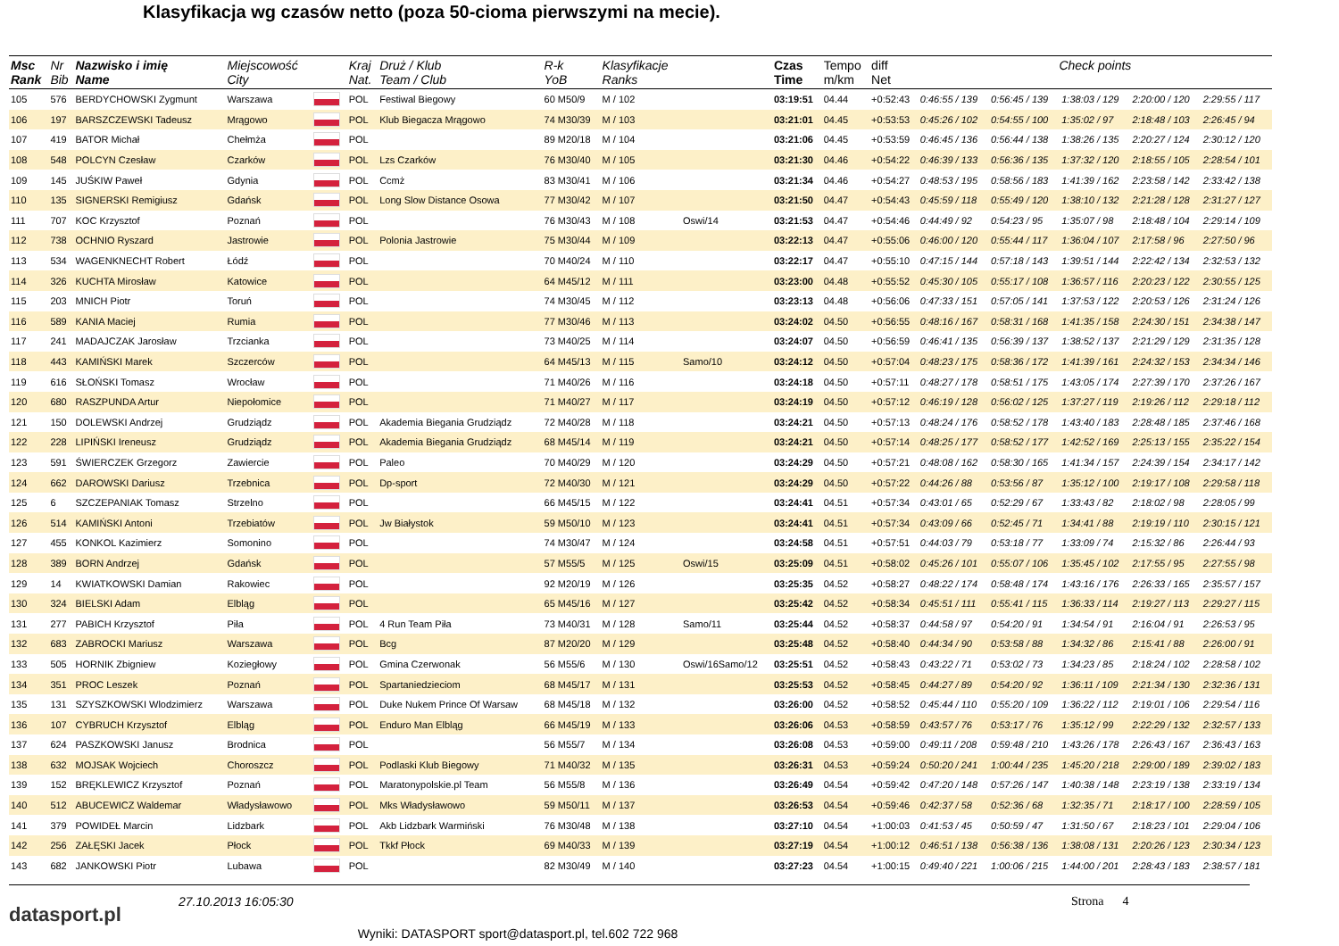Klasyfikacja wg czasów netto (poza 50-cioma pierwszymi na mecie).
| Msc Rank | Nr Bib | Nazwisko i imię Name | Miejscowość City | | Kraj Nat. | Druż / Klub Team / Club | R-k YoB | Klasyfikacje Ranks | | Czas Time | Tempo m/km | diff Net | Check points | | | | |
| --- | --- | --- | --- | --- | --- | --- | --- | --- | --- | --- | --- | --- | --- | --- | --- | --- | --- |
| 105 | 576 | BERDYCHOWSKI Zygmunt | Warszawa | | POL | Festiwal Biegowy | 60 M50/9 | M / 102 | | 03:19:51 | 04.44 | +0:52:43 | 0:46:55 / 139 | 0:56:45 / 139 | 1:38:03 / 129 | 2:20:00 / 120 | 2:29:55 / 117 |
| 106 | 197 | BARSZCZEWSKI Tadeusz | Mrągowo | | POL | Klub Biegacza Mrągowo | 74 M30/39 | M / 103 | | 03:21:01 | 04.45 | +0:53:53 | 0:45:26 / 102 | 0:54:55 / 100 | 1:35:02 / 97 | 2:18:48 / 103 | 2:26:45 / 94 |
| 107 | 419 | BATOR Michał | Chełmża | | POL | | 89 M20/18 | M / 104 | | 03:21:06 | 04.45 | +0:53:59 | 0:46:45 / 136 | 0:56:44 / 138 | 1:38:26 / 135 | 2:20:27 / 124 | 2:30:12 / 120 |
| 108 | 548 | POLCYN Czesław | Czarków | | POL | Lzs Czarków | 76 M30/40 | M / 105 | | 03:21:30 | 04.46 | +0:54:22 | 0:46:39 / 133 | 0:56:36 / 135 | 1:37:32 / 120 | 2:18:55 / 105 | 2:28:54 / 101 |
| 109 | 145 | JUŚKIW Paweł | Gdynia | | POL | Ccmż | 83 M30/41 | M / 106 | | 03:21:34 | 04.46 | +0:54:27 | 0:48:53 / 195 | 0:58:56 / 183 | 1:41:39 / 162 | 2:23:58 / 142 | 2:33:42 / 138 |
| 110 | 135 | SIGNERSKI Remigiusz | Gdańsk | | POL | Long Slow Distance Osowa | 77 M30/42 | M / 107 | | 03:21:50 | 04.47 | +0:54:43 | 0:45:59 / 118 | 0:55:49 / 120 | 1:38:10 / 132 | 2:21:28 / 128 | 2:31:27 / 127 |
| 111 | 707 | KOC Krzysztof | Poznań | | POL | | 76 M30/43 | M / 108 | Oswi/14 | 03:21:53 | 04.47 | +0:54:46 | 0:44:49 / 92 | 0:54:23 / 95 | 1:35:07 / 98 | 2:18:48 / 104 | 2:29:14 / 109 |
| 112 | 738 | OCHNIO Ryszard | Jastrowie | | POL | Polonia Jastrowie | 75 M30/44 | M / 109 | | 03:22:13 | 04.47 | +0:55:06 | 0:46:00 / 120 | 0:55:44 / 117 | 1:36:04 / 107 | 2:17:58 / 96 | 2:27:50 / 96 |
| 113 | 534 | WAGENKNECHT Robert | Łódź | | POL | | 70 M40/24 | M / 110 | | 03:22:17 | 04.47 | +0:55:10 | 0:47:15 / 144 | 0:57:18 / 143 | 1:39:51 / 144 | 2:22:42 / 134 | 2:32:53 / 132 |
| 114 | 326 | KUCHTA Mirosław | Katowice | | POL | | 64 M45/12 | M / 111 | | 03:23:00 | 04.48 | +0:55:52 | 0:45:30 / 105 | 0:55:17 / 108 | 1:36:57 / 116 | 2:20:23 / 122 | 2:30:55 / 125 |
| 115 | 203 | MNICH Piotr | Toruń | | POL | | 74 M30/45 | M / 112 | | 03:23:13 | 04.48 | +0:56:06 | 0:47:33 / 151 | 0:57:05 / 141 | 1:37:53 / 122 | 2:20:53 / 126 | 2:31:24 / 126 |
| 116 | 589 | KANIA Maciej | Rumia | | POL | | 77 M30/46 | M / 113 | | 03:24:02 | 04.50 | +0:56:55 | 0:48:16 / 167 | 0:58:31 / 168 | 1:41:35 / 158 | 2:24:30 / 151 | 2:34:38 / 147 |
| 117 | 241 | MADAJCZAK Jarosław | Trzcianka | | POL | | 73 M40/25 | M / 114 | | 03:24:07 | 04.50 | +0:56:59 | 0:46:41 / 135 | 0:56:39 / 137 | 1:38:52 / 137 | 2:21:29 / 129 | 2:31:35 / 128 |
| 118 | 443 | KAMIŃSKI Marek | Szczerców | | POL | | 64 M45/13 | M / 115 | Samo/10 | 03:24:12 | 04.50 | +0:57:04 | 0:48:23 / 175 | 0:58:36 / 172 | 1:41:39 / 161 | 2:24:32 / 153 | 2:34:34 / 146 |
| 119 | 616 | SŁOŃSKI Tomasz | Wrocław | | POL | | 71 M40/26 | M / 116 | | 03:24:18 | 04.50 | +0:57:11 | 0:48:27 / 178 | 0:58:51 / 175 | 1:43:05 / 174 | 2:27:39 / 170 | 2:37:26 / 167 |
| 120 | 680 | RASZPUNDA Artur | Niepołomice | | POL | | 71 M40/27 | M / 117 | | 03:24:19 | 04.50 | +0:57:12 | 0:46:19 / 128 | 0:56:02 / 125 | 1:37:27 / 119 | 2:19:26 / 112 | 2:29:18 / 112 |
| 121 | 150 | DOLEWSKI Andrzej | Grudziądz | | POL | Akademia Biegania Grudziądz | 72 M40/28 | M / 118 | | 03:24:21 | 04.50 | +0:57:13 | 0:48:24 / 176 | 0:58:52 / 178 | 1:43:40 / 183 | 2:28:48 / 185 | 2:37:46 / 168 |
| 122 | 228 | LIPIŃSKI Ireneusz | Grudziądz | | POL | Akademia Biegania Grudziądz | 68 M45/14 | M / 119 | | 03:24:21 | 04.50 | +0:57:14 | 0:48:25 / 177 | 0:58:52 / 177 | 1:42:52 / 169 | 2:25:13 / 155 | 2:35:22 / 154 |
| 123 | 591 | ŚWIERCZEK Grzegorz | Zawiercie | | POL | Paleo | 70 M40/29 | M / 120 | | 03:24:29 | 04.50 | +0:57:21 | 0:48:08 / 162 | 0:58:30 / 165 | 1:41:34 / 157 | 2:24:39 / 154 | 2:34:17 / 142 |
| 124 | 662 | DAROWSKI Dariusz | Trzebnica | | POL | Dp-sport | 72 M40/30 | M / 121 | | 03:24:29 | 04.50 | +0:57:22 | 0:44:26 / 88 | 0:53:56 / 87 | 1:35:12 / 100 | 2:19:17 / 108 | 2:29:58 / 118 |
| 125 | 6 | SZCZEPANIAK Tomasz | Strzelno | | POL | | 66 M45/15 | M / 122 | | 03:24:41 | 04.51 | +0:57:34 | 0:43:01 / 65 | 0:52:29 / 67 | 1:33:43 / 82 | 2:18:02 / 98 | 2:28:05 / 99 |
| 126 | 514 | KAMIŃSKI Antoni | Trzebiatów | | POL | Jw Białystok | 59 M50/10 | M / 123 | | 03:24:41 | 04.51 | +0:57:34 | 0:43:09 / 66 | 0:52:45 / 71 | 1:34:41 / 88 | 2:19:19 / 110 | 2:30:15 / 121 |
| 127 | 455 | KONKOL Kazimierz | Somonino | | POL | | 74 M30/47 | M / 124 | | 03:24:58 | 04.51 | +0:57:51 | 0:44:03 / 79 | 0:53:18 / 77 | 1:33:09 / 74 | 2:15:32 / 86 | 2:26:44 / 93 |
| 128 | 389 | BORN Andrzej | Gdańsk | | POL | | 57 M55/5 | M / 125 | Oswi/15 | 03:25:09 | 04.51 | +0:58:02 | 0:45:26 / 101 | 0:55:07 / 106 | 1:35:45 / 102 | 2:17:55 / 95 | 2:27:55 / 98 |
| 129 | 14 | KWIATKOWSKI Damian | Rakowiec | | POL | | 92 M20/19 | M / 126 | | 03:25:35 | 04.52 | +0:58:27 | 0:48:22 / 174 | 0:58:48 / 174 | 1:43:16 / 176 | 2:26:33 / 165 | 2:35:57 / 157 |
| 130 | 324 | BIELSKI Adam | Elbląg | | POL | | 65 M45/16 | M / 127 | | 03:25:42 | 04.52 | +0:58:34 | 0:45:51 / 111 | 0:55:41 / 115 | 1:36:33 / 114 | 2:19:27 / 113 | 2:29:27 / 115 |
| 131 | 277 | PABICH Krzysztof | Piła | | POL | 4 Run Team Piła | 73 M40/31 | M / 128 | Samo/11 | 03:25:44 | 04.52 | +0:58:37 | 0:44:58 / 97 | 0:54:20 / 91 | 1:34:54 / 91 | 2:16:04 / 91 | 2:26:53 / 95 |
| 132 | 683 | ZABROCKI Mariusz | Warszawa | | POL | Bcg | 87 M20/20 | M / 129 | | 03:25:48 | 04.52 | +0:58:40 | 0:44:34 / 90 | 0:53:58 / 88 | 1:34:32 / 86 | 2:15:41 / 88 | 2:26:00 / 91 |
| 133 | 505 | HORNIK Zbigniew | Koziegłowy | | POL | Gmina Czerwonak | 56 M55/6 | M / 130 | Oswi/16Samo/12 | 03:25:51 | 04.52 | +0:58:43 | 0:43:22 / 71 | 0:53:02 / 73 | 1:34:23 / 85 | 2:18:24 / 102 | 2:28:58 / 102 |
| 134 | 351 | PROC Leszek | Poznań | | POL | Spartaniedzieciom | 68 M45/17 | M / 131 | | 03:25:53 | 04.52 | +0:58:45 | 0:44:27 / 89 | 0:54:20 / 92 | 1:36:11 / 109 | 2:21:34 / 130 | 2:32:36 / 131 |
| 135 | 131 | SZYSZKOWSKI Wlodzimierz | Warszawa | | POL | Duke Nukem Prince Of Warsaw | 68 M45/18 | M / 132 | | 03:26:00 | 04.52 | +0:58:52 | 0:45:44 / 110 | 0:55:20 / 109 | 1:36:22 / 112 | 2:19:01 / 106 | 2:29:54 / 116 |
| 136 | 107 | CYBRUCH Krzysztof | Elbląg | | POL | Enduro Man Elbląg | 66 M45/19 | M / 133 | | 03:26:06 | 04.53 | +0:58:59 | 0:43:57 / 76 | 0:53:17 / 76 | 1:35:12 / 99 | 2:22:29 / 132 | 2:32:57 / 133 |
| 137 | 624 | PASZKOWSKI Janusz | Brodnica | | POL | | 56 M55/7 | M / 134 | | 03:26:08 | 04.53 | +0:59:00 | 0:49:11 / 208 | 0:59:48 / 210 | 1:43:26 / 178 | 2:26:43 / 167 | 2:36:43 / 163 |
| 138 | 632 | MOJSAK Wojciech | Choroszcz | | POL | Podlaski Klub Biegowy | 71 M40/32 | M / 135 | | 03:26:31 | 04.53 | +0:59:24 | 0:50:20 / 241 | 1:00:44 / 235 | 1:45:20 / 218 | 2:29:00 / 189 | 2:39:02 / 183 |
| 139 | 152 | BRĘKLEWICZ Krzysztof | Poznań | | POL | Maratonypolskie.pl Team | 56 M55/8 | M / 136 | | 03:26:49 | 04.54 | +0:59:42 | 0:47:20 / 148 | 0:57:26 / 147 | 1:40:38 / 148 | 2:23:19 / 138 | 2:33:19 / 134 |
| 140 | 512 | ABUCEWICZ Waldemar | Władysławowo | | POL | Mks Władysławowo | 59 M50/11 | M / 137 | | 03:26:53 | 04.54 | +0:59:46 | 0:42:37 / 58 | 0:52:36 / 68 | 1:32:35 / 71 | 2:18:17 / 100 | 2:28:59 / 105 |
| 141 | 379 | POWIDEŁ Marcin | Lidzbark | | POL | Akb Lidzbark Warmiński | 76 M30/48 | M / 138 | | 03:27:10 | 04.54 | +1:00:03 | 0:41:53 / 45 | 0:50:59 / 47 | 1:31:50 / 67 | 2:18:23 / 101 | 2:29:04 / 106 |
| 142 | 256 | ZAŁĘSKI Jacek | Płock | | POL | Tkkf Płock | 69 M40/33 | M / 139 | | 03:27:19 | 04.54 | +1:00:12 | 0:46:51 / 138 | 0:56:38 / 136 | 1:38:08 / 131 | 2:20:26 / 123 | 2:30:34 / 123 |
| 143 | 682 | JANKOWSKI Piotr | Lubawa | | POL | | 82 M30/49 | M / 140 | | 03:27:23 | 04.54 | +1:00:15 | 0:49:40 / 221 | 1:00:06 / 215 | 1:44:00 / 201 | 2:28:43 / 183 | 2:38:57 / 181 |
datasport.pl
27.10.2013 16:05:30 Strona 4
Wyniki: DATASPORT sport@datasport.pl, tel.602 722 968